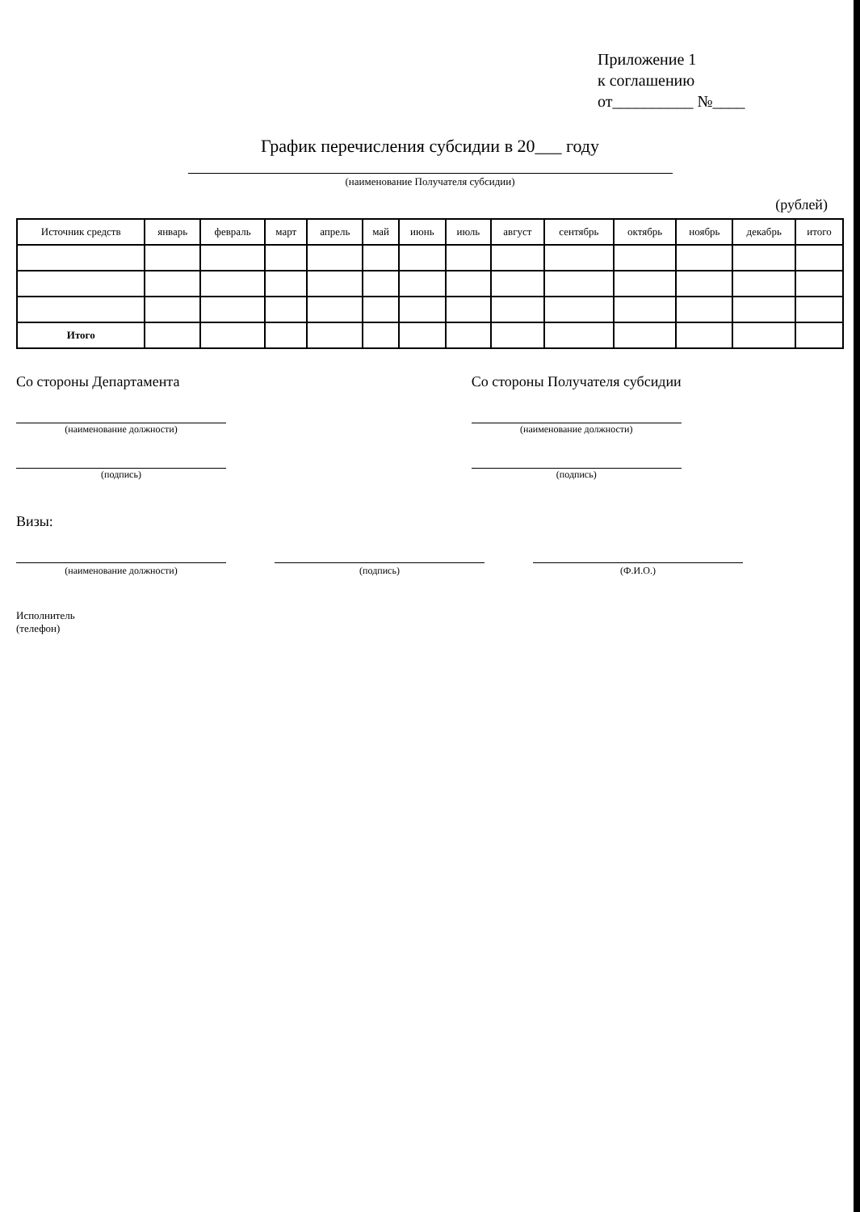Приложение 1
к соглашению
от__________ №____
График перечисления субсидии в 20___ году
(наименование Получателя субсидии)
(рублей)
| Источник средств | январь | февраль | март | апрель | май | июнь | июль | август | сентябрь | октябрь | ноябрь | декабрь | итого |
| --- | --- | --- | --- | --- | --- | --- | --- | --- | --- | --- | --- | --- | --- |
| Итого | | | | | | | | | | | | | |
Со стороны Департамента
(наименование должности)
(подпись)
Со стороны Получателя субсидии
(наименование должности)
(подпись)
Визы:
(наименование должности) (подпись) (Ф.И.О.)
Исполнитель
(телефон)